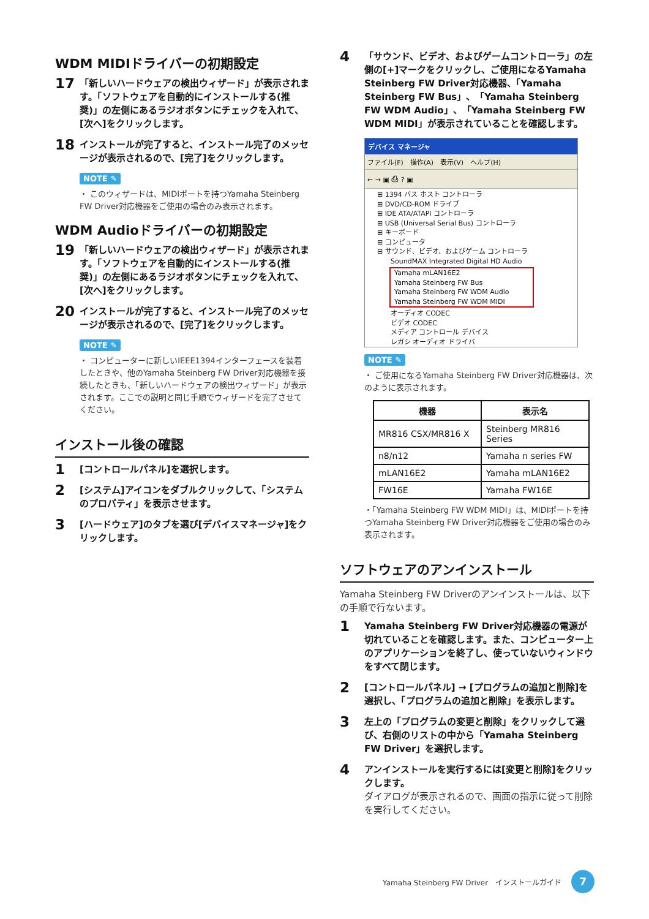WDM MIDIドライバーの初期設定
17 「新しいハードウェアの検出ウィザード」が表示されます。「ソフトウェアを自動的にインストールする(推奨)」の左側にあるラジオボタンにチェックを入れて、[次へ]をクリックします。
18 インストールが完了すると、インストール完了のメッセージが表示されるので、[完了]をクリックします。
NOTE ✎
・ このウィザードは、MIDIポートを持つYamaha Steinberg FW Driver対応機器をご使用の場合のみ表示されます。
WDM Audioドライバーの初期設定
19 「新しいハードウェアの検出ウィザード」が表示されます。「ソフトウェアを自動的にインストールする(推奨)」の左側にあるラジオボタンにチェックを入れて、[次へ]をクリックします。
20 インストールが完了すると、インストール完了のメッセージが表示されるので、[完了]をクリックします。
NOTE ✎
・ コンピューターに新しいIEEE1394インターフェースを装着したときや、他のYamaha Steinberg FW Driver対応機器を接続したときも、「新しいハードウェアの検出ウィザード」が表示されます。ここでの説明と同じ手順でウィザードを完了させてください。
インストール後の確認
1 [コントロールパネル]を選択します。
2 [システム]アイコンをダブルクリックして、「システムのプロパティ」を表示させます。
3 [ハードウェア]のタブを選び[デバイスマネージャ]をクリックします。
4 「サウンド、ビデオ、およびゲームコントローラ」の左側の[+]マークをクリックし、ご使用になるYamaha Steinberg FW Driver対応機器、「Yamaha Steinberg FW Bus」、「Yamaha Steinberg FW WDM Audio」、「Yamaha Steinberg FW WDM MIDI」が表示されていることを確認します。
デバイス マネージャ
ファイル(F)　操作(A)　表示(V)　ヘルプ(H)
← → ▣ ⎙ ? ▣
⊞ 1394 バス ホスト コントローラ
⊞ DVD/CD-ROM ドライブ
⊞ IDE ATA/ATAPI コントローラ
⊞ USB (Universal Serial Bus) コントローラ
⊞ キーボード
⊞ コンピュータ
⊟ サウンド、ビデオ、およびゲーム コントローラ
　　SoundMAX Integrated Digital HD Audio
Yamaha mLAN16E2
Yamaha Steinberg FW Bus
Yamaha Steinberg FW WDM Audio
Yamaha Steinberg FW WDM MIDI
　　オーディオ CODEC
　　ビデオ CODEC
　　メディア コントロール デバイス
　　レガシ オーディオ ドライバ
NOTE ✎
・ ご使用になるYamaha Steinberg FW Driver対応機器は、次のように表示されます。
| 機器 | 表示名 |
| --- | --- |
| MR816 CSX/MR816 X | Steinberg MR816 Series |
| n8/n12 | Yamaha n series FW |
| mLAN16E2 | Yamaha mLAN16E2 |
| FW16E | Yamaha FW16E |
・「Yamaha Steinberg FW WDM MIDI」は、MIDIポートを持つYamaha Steinberg FW Driver対応機器をご使用の場合のみ表示されます。
ソフトウェアのアンインストール
Yamaha Steinberg FW Driverのアンインストールは、以下の手順で行ないます。
1 Yamaha Steinberg FW Driver対応機器の電源が切れていることを確認します。また、コンピューター上のアプリケーションを終了し、使っていないウィンドウをすべて閉じます。
2 [コントロールパネル] → [プログラムの追加と削除]を選択し、「プログラムの追加と削除」を表示します。
3 左上の「プログラムの変更と削除」をクリックして選び、右側のリストの中から「Yamaha Steinberg FW Driver」を選択します。
4 アンインストールを実行するには[変更と削除]をクリックします。
ダイアログが表示されるので、画面の指示に従って削除を実行してください。
Yamaha Steinberg FW Driver　インストールガイド 7